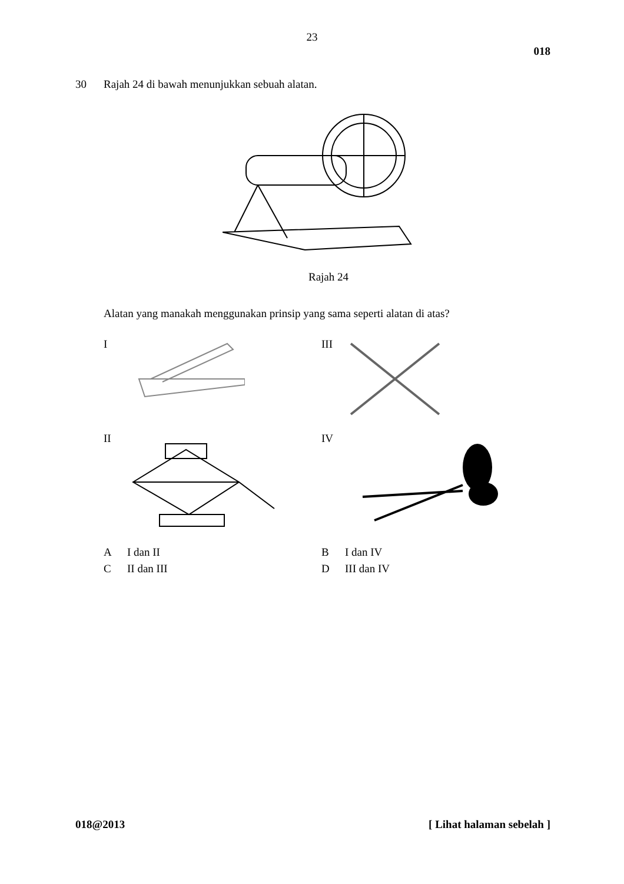23
018
30 Rajah 24 di bawah menunjukkan sebuah alatan.
Rajah 24
Alatan yang manakah menggunakan prinsip yang sama seperti alatan di atas?
I
III
II
IV
A I dan II
B I dan IV
C II dan III
D III dan IV
018@2013 [ Lihat halaman sebelah ]